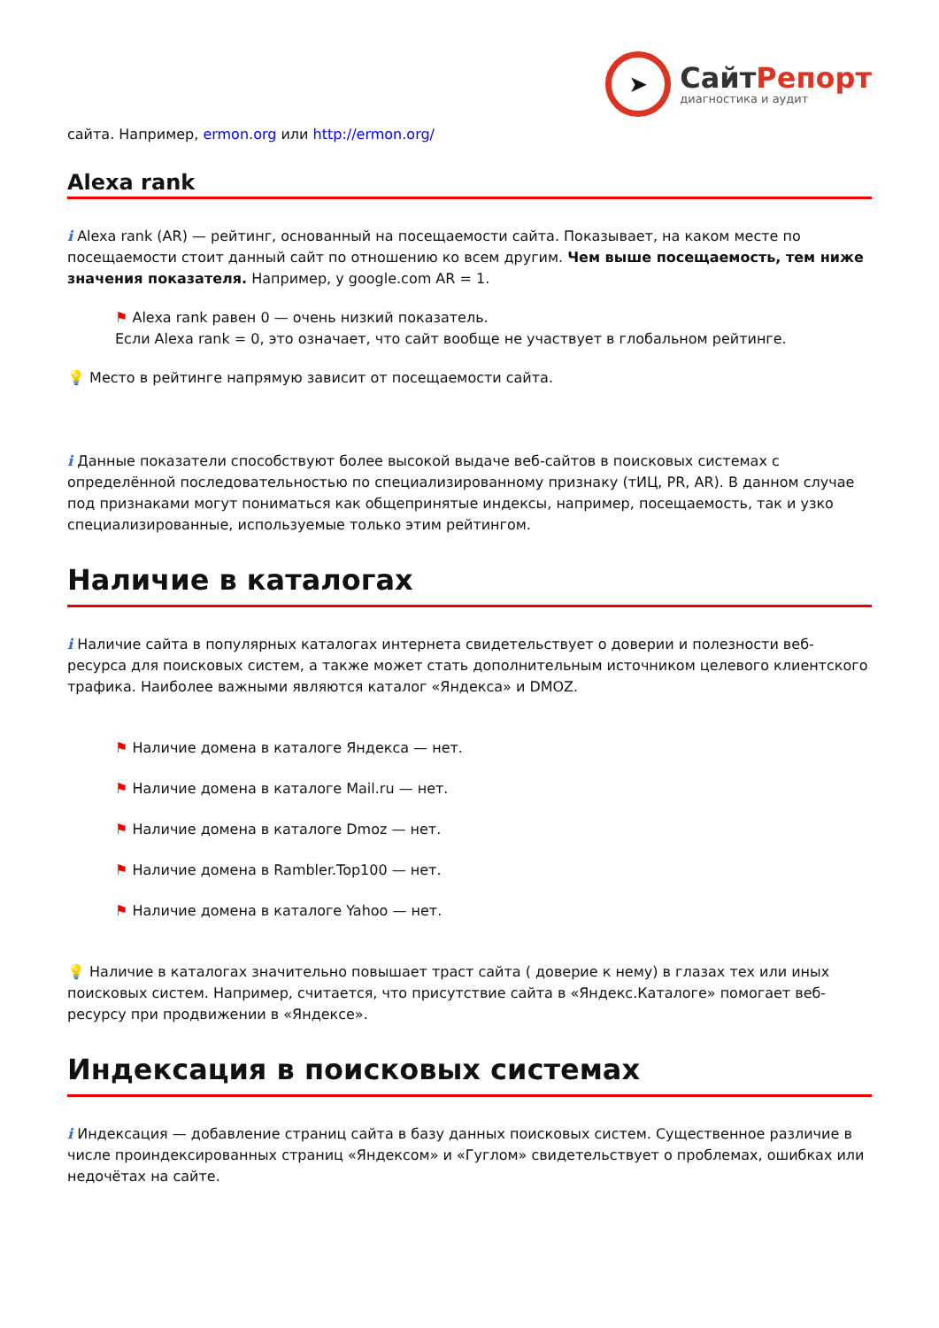➤
СайтРепорт
диагностика и аудит
сайта. Например, ermon.org или http://ermon.org/
Alexa rank
i Alexa rank (AR) — рейтинг, основанный на посещаемости сайта. Показывает, на каком месте по посещаемости стоит данный сайт по отношению ко всем другим. Чем выше посещаемость, тем ниже значения показателя. Например, у google.com AR = 1.
⚑ Alexa rank равен 0 — очень низкий показатель.
Если Alexa rank = 0, это означает, что сайт вообще не участвует в глобальном рейтинге.
💡 Место в рейтинге напрямую зависит от посещаемости сайта.
i Данные показатели способствуют более высокой выдаче веб-сайтов в поисковых системах с определённой последовательностью по специализированному признаку (тИЦ, PR, AR). В данном случае под признаками могут пониматься как общепринятые индексы, например, посещаемость, так и узко специализированные, используемые только этим рейтингом.
Наличие в каталогах
i Наличие сайта в популярных каталогах интернета свидетельствует о доверии и полезности веб-ресурса для поисковых систем, а также может стать дополнительным источником целевого клиентского трафика. Наиболее важными являются каталог «Яндекса» и DMOZ.
⚑ Наличие домена в каталоге Яндекса — нет.
⚑ Наличие домена в каталоге Mail.ru — нет.
⚑ Наличие домена в каталоге Dmoz — нет.
⚑ Наличие домена в Rambler.Top100 — нет.
⚑ Наличие домена в каталоге Yahoo — нет.
💡 Наличие в каталогах значительно повышает траст сайта ( доверие к нему) в глазах тех или иных поисковых систем. Например, считается, что присутствие сайта в «Яндекс.Каталоге» помогает веб-ресурсу при продвижении в «Яндексе».
Индексация в поисковых системах
i Индексация — добавление страниц сайта в базу данных поисковых систем. Существенное различие в числе проиндексированных страниц «Яндексом» и «Гуглом» свидетельствует о проблемах, ошибках или недочётах на сайте.